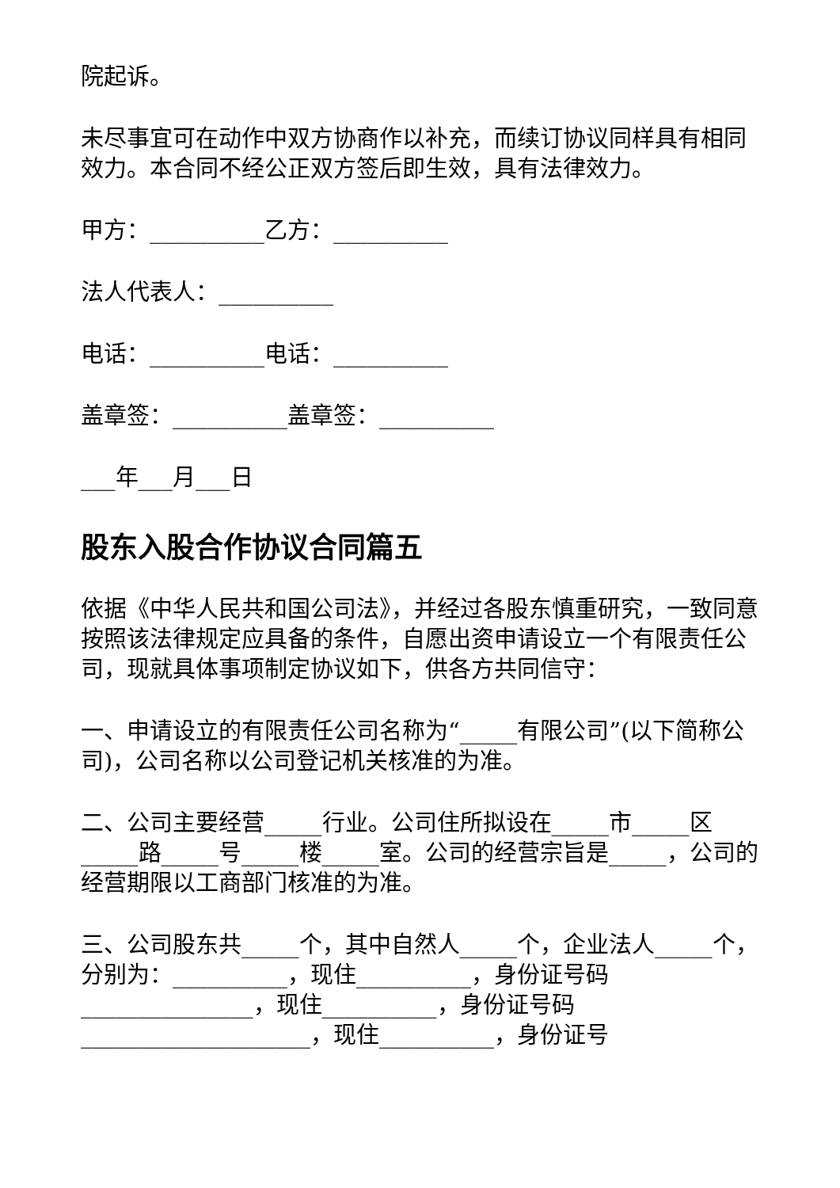院起诉。
未尽事宜可在动作中双方协商作以补充，而续订协议同样具有相同效力。本合同不经公正双方签后即生效，具有法律效力。
甲方：__________乙方：__________
法人代表人：__________
电话：__________电话：__________
盖章签：__________盖章签：__________
___年___月___日
股东入股合作协议合同篇五
依据《中华人民共和国公司法》，并经过各股东慎重研究，一致同意按照该法律规定应具备的条件，自愿出资申请设立一个有限责任公司，现就具体事项制定协议如下，供各方共同信守：
一、申请设立的有限责任公司名称为“_____有限公司”(以下简称公司)，公司名称以公司登记机关核准的为准。
二、公司主要经营_____行业。公司住所拟设在_____市_____区_____路_____号_____楼_____室。公司的经营宗旨是_____，公司的经营期限以工商部门核准的为准。
三、公司股东共_____个，其中自然人_____个，企业法人_____个，分别为：__________，现住__________，身份证号码_______________，现住__________，身份证号码____________________，现住__________，身份证号